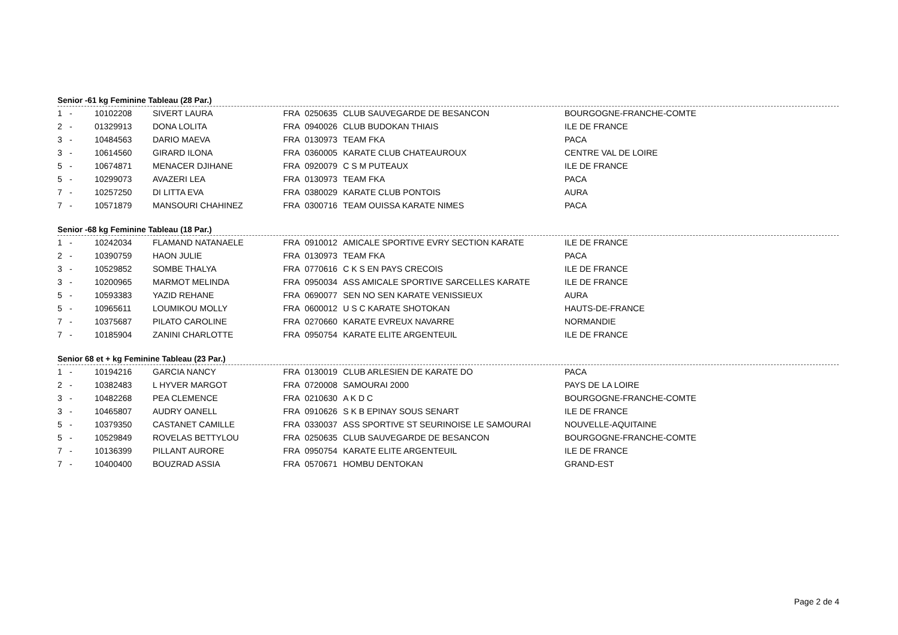Senior -61 kg Feminine Tableau (28 Par.)
| 1 | - | 10102208 | SIVERT LAURA | FRA | 0250635 | CLUB SAUVEGARDE DE BESANCON | BOURGOGNE-FRANCHE-COMTE |
| 2 | - | 01329913 | DONA LOLITA | FRA | 0940026 | CLUB BUDOKAN THIAIS | ILE DE FRANCE |
| 3 | - | 10484563 | DARIO MAEVA | FRA | 0130973 | TEAM FKA | PACA |
| 3 | - | 10614560 | GIRARD ILONA | FRA | 0360005 | KARATE CLUB CHATEAUROUX | CENTRE VAL DE LOIRE |
| 5 | - | 10674871 | MENACER DJIHANE | FRA | 0920079 | C S M PUTEAUX | ILE DE FRANCE |
| 5 | - | 10299073 | AVAZERI LEA | FRA | 0130973 | TEAM FKA | PACA |
| 7 | - | 10257250 | DI LITTA EVA | FRA | 0380029 | KARATE CLUB PONTOIS | AURA |
| 7 | - | 10571879 | MANSOURI CHAHINEZ | FRA | 0300716 | TEAM OUISSA KARATE NIMES | PACA |
Senior -68 kg Feminine Tableau (18 Par.)
| 1 | - | 10242034 | FLAMAND NATANAELE | FRA | 0910012 | AMICALE SPORTIVE EVRY SECTION KARATE | ILE DE FRANCE |
| 2 | - | 10390759 | HAON JULIE | FRA | 0130973 | TEAM FKA | PACA |
| 3 | - | 10529852 | SOMBE THALYA | FRA | 0770616 | C K S EN PAYS CRECOIS | ILE DE FRANCE |
| 3 | - | 10200965 | MARMOT MELINDA | FRA | 0950034 | ASS AMICALE SPORTIVE SARCELLES KARATE | ILE DE FRANCE |
| 5 | - | 10593383 | YAZID REHANE | FRA | 0690077 | SEN NO SEN KARATE VENISSIEUX | AURA |
| 5 | - | 10965611 | LOUMIKOU MOLLY | FRA | 0600012 | U S C KARATE SHOTOKAN | HAUTS-DE-FRANCE |
| 7 | - | 10375687 | PILATO CAROLINE | FRA | 0270660 | KARATE EVREUX NAVARRE | NORMANDIE |
| 7 | - | 10185904 | ZANINI CHARLOTTE | FRA | 0950754 | KARATE ELITE ARGENTEUIL | ILE DE FRANCE |
Senior 68 et + kg Feminine Tableau (23 Par.)
| 1 | - | 10194216 | GARCIA NANCY | FRA | 0130019 | CLUB ARLESIEN DE KARATE DO | PACA |
| 2 | - | 10382483 | L HYVER MARGOT | FRA | 0720008 | SAMOURAI 2000 | PAYS DE LA LOIRE |
| 3 | - | 10482268 | PEA CLEMENCE | FRA | 0210630 | A K D C | BOURGOGNE-FRANCHE-COMTE |
| 3 | - | 10465807 | AUDRY OANELL | FRA | 0910626 | S K B EPINAY SOUS SENART | ILE DE FRANCE |
| 5 | - | 10379350 | CASTANET CAMILLE | FRA | 0330037 | ASS SPORTIVE ST SEURINOISE LE SAMOURAI | NOUVELLE-AQUITAINE |
| 5 | - | 10529849 | ROVELAS BETTYLOU | FRA | 0250635 | CLUB SAUVEGARDE DE BESANCON | BOURGOGNE-FRANCHE-COMTE |
| 7 | - | 10136399 | PILLANT AURORE | FRA | 0950754 | KARATE ELITE ARGENTEUIL | ILE DE FRANCE |
| 7 | - | 10400400 | BOUZRAD ASSIA | FRA | 0570671 | HOMBU DENTOKAN | GRAND-EST |
Page 2 de 4